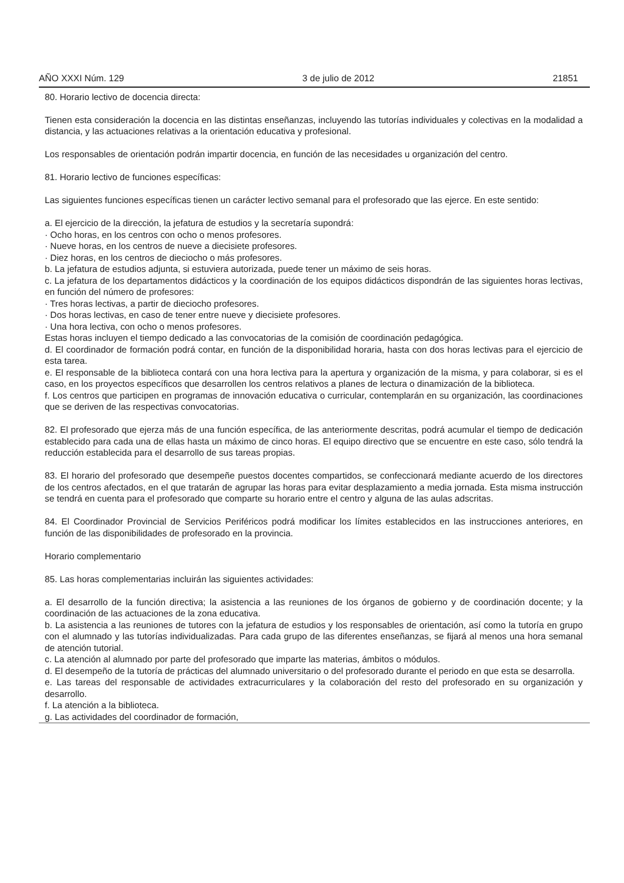AÑO XXXI Núm. 129 3 de julio de 2012 21851
80. Horario lectivo de docencia directa:
Tienen esta consideración la docencia en las distintas enseñanzas, incluyendo las tutorías individuales y colectivas en la modalidad a distancia, y las actuaciones relativas a la orientación educativa y profesional.
Los responsables de orientación podrán impartir docencia, en función de las necesidades u organización del centro.
81. Horario lectivo de funciones específicas:
Las siguientes funciones específicas tienen un carácter lectivo semanal para el profesorado que las ejerce. En este sentido:
a. El ejercicio de la dirección, la jefatura de estudios y la secretaría supondrá:
· Ocho horas, en los centros con ocho o menos profesores.
· Nueve horas, en los centros de nueve a diecisiete profesores.
· Diez horas, en los centros de dieciocho o más profesores.
b. La jefatura de estudios adjunta, si estuviera autorizada, puede tener un máximo de seis horas.
c. La jefatura de los departamentos didácticos y la coordinación de los equipos didácticos dispondrán de las siguientes horas lectivas, en función del número de profesores:
· Tres horas lectivas, a partir de dieciocho profesores.
· Dos horas lectivas, en caso de tener entre nueve y diecisiete profesores.
· Una hora lectiva, con ocho o menos profesores.
Estas horas incluyen el tiempo dedicado a las convocatorias de la comisión de coordinación pedagógica.
d. El coordinador de formación podrá contar, en función de la disponibilidad horaria, hasta con dos horas lectivas para el ejercicio de esta tarea.
e. El responsable de la biblioteca contará con una hora lectiva para la apertura y organización de la misma, y para colaborar, si es el caso, en los proyectos específicos que desarrollen los centros relativos a planes de lectura o dinamización de la biblioteca.
f. Los centros que participen en programas de innovación educativa o curricular, contemplarán en su organización, las coordinaciones que se deriven de las respectivas convocatorias.
82. El profesorado que ejerza más de una función específica, de las anteriormente descritas, podrá acumular el tiempo de dedicación establecido para cada una de ellas hasta un máximo de cinco horas. El equipo directivo que se encuentre en este caso, sólo tendrá la reducción establecida para el desarrollo de sus tareas propias.
83. El horario del profesorado que desempeñe puestos docentes compartidos, se confeccionará mediante acuerdo de los directores de los centros afectados, en el que tratarán de agrupar las horas para evitar desplazamiento a media jornada. Esta misma instrucción se tendrá en cuenta para el profesorado que comparte su horario entre el centro y alguna de las aulas adscritas.
84. El Coordinador Provincial de Servicios Periféricos podrá modificar los límites establecidos en las instrucciones anteriores, en función de las disponibilidades de profesorado en la provincia.
Horario complementario
85. Las horas complementarias incluirán las siguientes actividades:
a. El desarrollo de la función directiva; la asistencia a las reuniones de los órganos de gobierno y de coordinación docente; y la coordinación de las actuaciones de la zona educativa.
b. La asistencia a las reuniones de tutores con la jefatura de estudios y los responsables de orientación, así como la tutoría en grupo con el alumnado y las tutorías individualizadas. Para cada grupo de las diferentes enseñanzas, se fijará al menos una hora semanal de atención tutorial.
c. La atención al alumnado por parte del profesorado que imparte las materias, ámbitos o módulos.
d. El desempeño de la tutoría de prácticas del alumnado universitario o del profesorado durante el periodo en que esta se desarrolla.
e. Las tareas del responsable de actividades extracurriculares y la colaboración del resto del profesorado en su organización y desarrollo.
f. La atención a la biblioteca.
g. Las actividades del coordinador de formación,